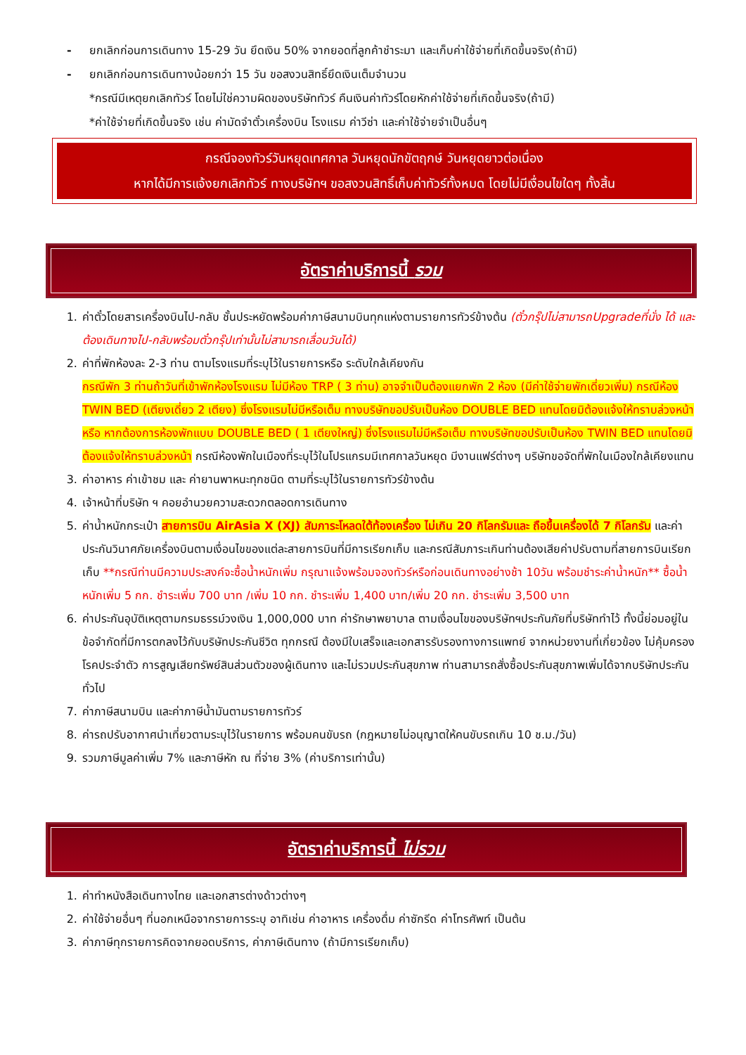- ยกเลิกก่อนการเดินทาง 15-29 วัน ยึดเงิน 50% จากยอดที่ลูกค้าชำระมา และเก็บค่าใช้จ่ายที่เกิดขึ้นจริง(ถ้ามี)
- ยกเลิกก่อนการเดินทางน้อยกว่า 15 วัน ขอสงวนสิทธิ์ยึดเงินเต็มจำนวน
*กรณีมีเหตุยกเลิกทัวร์ โดยไม่ใช่ความผิดของบริษัททัวร์ คืนเงินค่าทัวร์โดยหักค่าใช้จ่ายที่เกิดขึ้นจริง(ถ้ามี)
*ค่าใช้จ่ายที่เกิดขึ้นจริง เช่น ค่ามัดจำตั๋วเครื่องบิน โรงแรม ค่าวีซ่า และค่าใช้จ่ายจำเป็นอื่นๆ
กรณีจองทัวร์วันหยุดเทศกาล วันหยุดนักขัตฤกษ์ วันหยุดยาวต่อเนื่อง
หากได้มีการแจ้งยกเลิกทัวร์ ทางบริษัทฯ ขอสงวนสิทธิ์เก็บค่าทัวร์ทั้งหมด โดยไม่มีเงื่อนไขใดๆ ทั้งสิ้น
อัตราค่าบริการนี้ รวม
1. ค่าตั๋วโดยสารเครื่องบินไป-กลับ ชั้นประหยัดพร้อมค่าภาษีสนามบินทุกแห่งตามรายการทัวร์ข้างต้น (ตั๋วกรุ๊ปไม่สามารถUpgradeที่นั่ง ได้ และต้องเดินทางไป-กลับพร้อมตั๋วกรุ๊ปเท่านั้นไม่สามารถเลื่อนวันได้)
2. ค่าที่พักห้องละ 2-3 ท่าน ตามโรงแรมที่ระบุไว้ในรายการหรือ ระดับใกล้เคียงกัน
กรณีพัก 3 ท่านถ้าวันที่เข้าพักห้องโรงแรม ไม่มีห้อง TRP ( 3 ท่าน) อาจจำเป็นต้องแยกพัก 2 ห้อง (มีค่าใช้จ่ายพักเดี่ยวเพิ่ม) กรณีห้อง TWIN BED (เตียงเดี่ยว 2 เตียง) ซึ่งโรงแรมไม่มีหรือเต็ม ทางบริษัทขอปรับเป็นห้อง DOUBLE BED แทนโดยมิต้องแจ้งให้ทราบล่วงหน้า หรือ หากต้องการห้องพักแบบ DOUBLE BED ( 1 เตียงใหญ่) ซึ่งโรงแรมไม่มีหรือเต็ม ทางบริษัทขอปรับเป็นห้อง TWIN BED แทนโดยมิต้องแจ้งให้ทราบล่วงหน้า กรณีห้องพักในเมืองที่ระบุไว้ในโปรแกรมมีเทศกาลวันหยุด มีงานแฟร์ต่างๆ บริษัทขอจัดที่พักในเมืองใกล้เคียงแทน
3. ค่าอาหาร ค่าเข้าชม และ ค่ายานพาหนะทุกชนิด ตามที่ระบุไว้ในรายการทัวร์ข้างต้น
4. เจ้าหน้าที่บริษัท ฯ คอยอำนวยความสะดวกตลอดการเดินทาง
5. ค่าน้ำหนักกระเป๋า สายการบิน AirAsia X (XJ) สัมภาระโหลดใต้ท้องเครื่อง ไม่เกิน 20 กิโลกรัมและ ถือขึ้นเครื่องได้ 7 กิโลกรัม และค่าประกันวินาศภัยเครื่องบินตามเงื่อนไขของแต่ละสายการบินที่มีการเรียกเก็บ และกรณีสัมภาระเกินท่านต้องเสียค่าปรับตามที่สายการบินเรียกเก็บ **กรณีท่านมีความประสงค์จะซื้อน้ำหนักเพิ่ม กรุณาแจ้งพร้อมจองทัวร์หรือก่อนเดินทางอย่างช้า 10วัน พร้อมชำระค่าน้ำหนัก** ซื้อน้ำหนักเพิ่ม 5 กก. ชำระเพิ่ม 700 บาท /เพิ่ม 10 กก. ชำระเพิ่ม 1,400 บาท/เพิ่ม 20 กก. ชำระเพิ่ม 3,500 บาท
6. ค่าประกันอุบัติเหตุตามกรมธรรม์วงเงิน 1,000,000 บาท ค่ารักษาพยาบาล ตามเงื่อนไขของบริษัทฯประกันภัยที่บริษัททำไว้ ทั้งนี้ย่อมอยู่ในข้อจำกัดที่มีการตกลงไว้กับบริษัทประกันชีวิต ทุกกรณี ต้องมีใบเสร็จและเอกสารรับรองทางการแพทย์ จากหน่วยงานที่เกี่ยวข้อง ไม่คุ้มครองโรคประจำตัว การสูญเสียทรัพย์สินส่วนตัวของผู้เดินทาง และไม่รวมประกันสุขภาพ ท่านสามารถสั่งซื้อประกันสุขภาพเพิ่มได้จากบริษัทประกันทั่วไป
7. ค่าภาษีสนามบิน และค่าภาษีน้ำมันตามรายการทัวร์
8. ค่ารถปรับอากาศนำเที่ยวตามระบุไว้ในรายการ พร้อมคนขับรถ (กฎหมายไม่อนุญาตให้คนขับรถเกิน 10 ช.ม./วัน)
9. รวมภาษีมูลค่าเพิ่ม 7% และภาษีหัก ณ ที่จ่าย 3% (ค่าบริการเท่านั้น)
อัตราค่าบริการนี้ ไม่รวม
1. ค่าทำหนังสือเดินทางไทย และเอกสารต่างด้าวต่างๆ
2. ค่าใช้จ่ายอื่นๆ ที่นอกเหนือจากรายการระบุ อาทิเช่น ค่าอาหาร เครื่องดื่ม ค่าซักรีด ค่าโทรศัพท์ เป็นต้น
3. ค่าภาษีทุกรายการคิดจากยอดบริการ, ค่าภาษีเดินทาง (ถ้ามีการเรียกเก็บ)